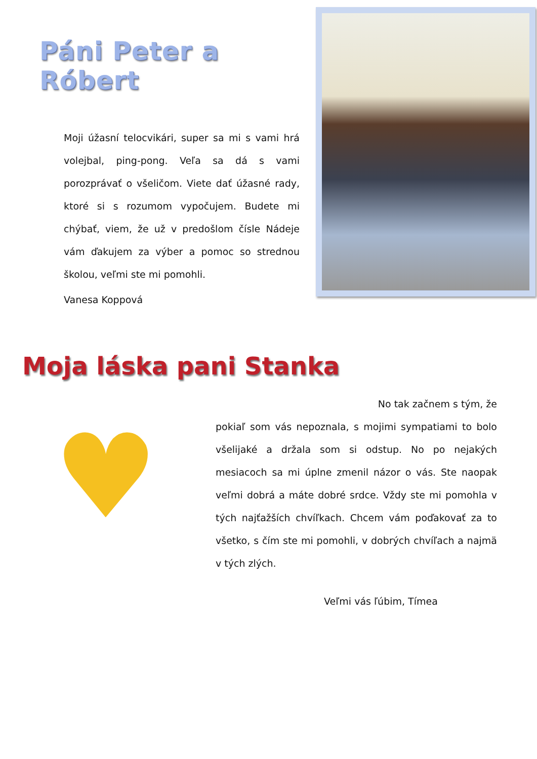Páni Peter a Róbert
Moji úžasní telocvikári, super sa mi s vami hrá volejbal, ping-pong. Veľa sa dá s vami porozprávať o všeličom. Viete dať úžasné rady, ktoré si s rozumom vypočujem. Budete mi chýbať, viem, že už v predošlom čísle Nádeje vám ďakujem za výber a pomoc so strednou školou, veľmi ste mi pomohli.
Vanesa Koppová
Moja láska pani Stanka
♥
No tak začnem s tým, že
pokiaľ som vás nepoznala, s mojimi sympatiami to bolo všelijaké a držala som si odstup. No po nejakých mesiacoch sa mi úplne zmenil názor o vás. Ste naopak veľmi dobrá a máte dobré srdce. Vždy ste mi pomohla v tých najťažších chvíľkach. Chcem vám poďakovať za to všetko, s čím ste mi pomohli, v dobrých chvíľach a najmä v tých zlých.
Veľmi vás ľúbim, Tímea